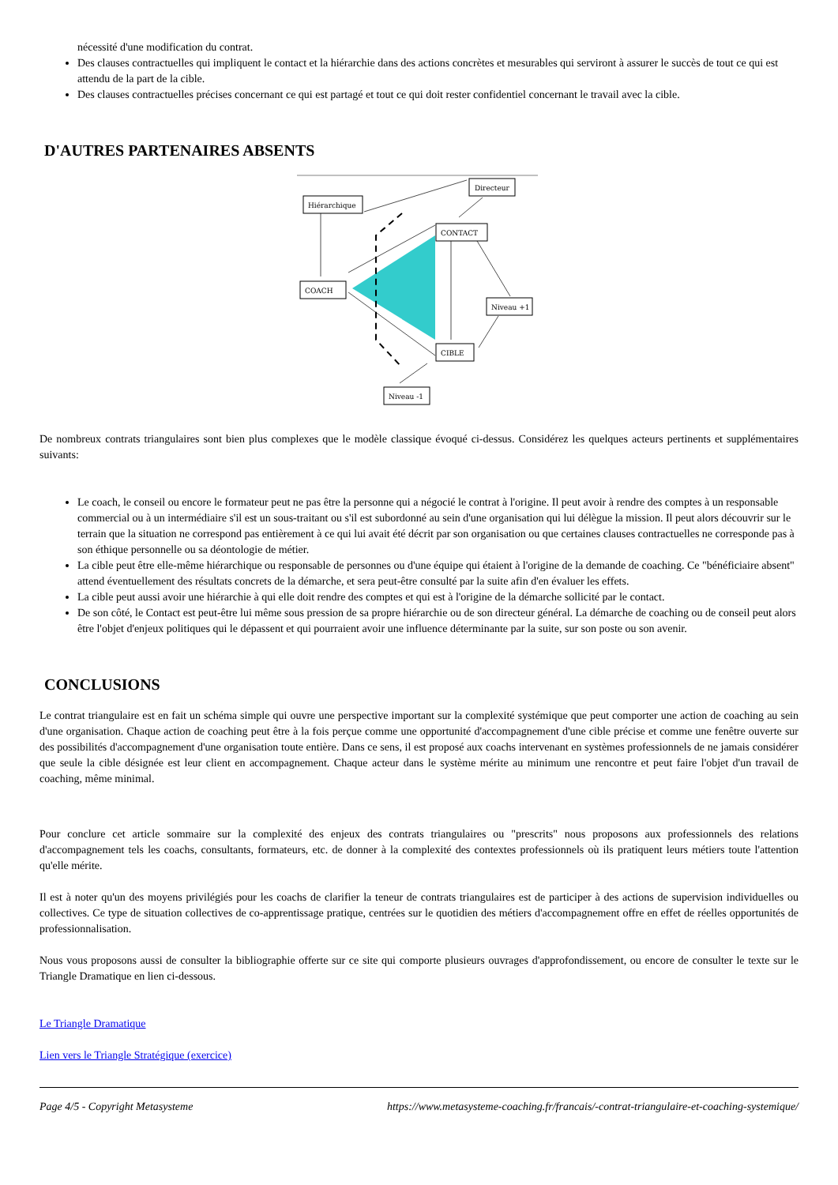nécessité d'une modification du contrat.
Des clauses contractuelles qui impliquent le contact et la hiérarchie dans des actions concrètes et mesurables qui serviront à assurer le succès de tout ce qui est attendu de la part de la cible.
Des clauses contractuelles précises concernant ce qui est partagé et tout ce qui doit rester confidentiel concernant le travail avec la cible.
D'AUTRES PARTENAIRES ABSENTS
Directeur
Hiérarchique
CONTACT
COACH
Niveau +1
CIBLE
Niveau -1
De nombreux contrats triangulaires sont bien plus complexes que le modèle classique évoqué ci-dessus. Considérez les quelques acteurs pertinents et supplémentaires suivants:
Le coach, le conseil ou encore le formateur peut ne pas être la personne qui a négocié le contrat à l'origine. Il peut avoir à rendre des comptes à un responsable commercial ou à un intermédiaire s'il est un sous-traitant ou s'il est subordonné au sein d'une organisation qui lui délègue la mission. Il peut alors découvrir sur le terrain que la situation ne correspond pas entièrement à ce qui lui avait été décrit par son organisation ou que certaines clauses contractuelles ne corresponde pas à son éthique personnelle ou sa déontologie de métier.
La cible peut être elle-même hiérarchique ou responsable de personnes ou d'une équipe qui étaient à l'origine de la demande de coaching. Ce "bénéficiaire absent" attend éventuellement des résultats concrets de la démarche, et sera peut-être consulté par la suite afin d'en évaluer les effets.
La cible peut aussi avoir une hiérarchie à qui elle doit rendre des comptes et qui est à l'origine de la démarche sollicité par le contact.
De son côté, le Contact est peut-être lui même sous pression de sa propre hiérarchie ou de son directeur général. La démarche de coaching ou de conseil peut alors être l'objet d'enjeux politiques qui le dépassent et qui pourraient avoir une influence déterminante par la suite, sur son poste ou son avenir.
CONCLUSIONS
Le contrat triangulaire est en fait un schéma simple qui ouvre une perspective important sur la complexité systémique que peut comporter une action de coaching au sein d'une organisation. Chaque action de coaching peut être à la fois perçue comme une opportunité d'accompagnement d'une cible précise et comme une fenêtre ouverte sur des possibilités d'accompagnement d'une organisation toute entière. Dans ce sens, il est proposé aux coachs intervenant en systèmes professionnels de ne jamais considérer que seule la cible désignée est leur client en accompagnement. Chaque acteur dans le système mérite au minimum une rencontre et peut faire l'objet d'un travail de coaching, même minimal.
Pour conclure cet article sommaire sur la complexité des enjeux des contrats triangulaires ou "prescrits" nous proposons aux professionnels des relations d'accompagnement tels les coachs, consultants, formateurs, etc. de donner à la complexité des contextes professionnels où ils pratiquent leurs métiers toute l'attention qu'elle mérite.
Il est à noter qu'un des moyens privilégiés pour les coachs de clarifier la teneur de contrats triangulaires est de participer à des actions de supervision individuelles ou collectives. Ce type de situation collectives de co-apprentissage pratique, centrées sur le quotidien des métiers d'accompagnement offre en effet de réelles opportunités de professionnalisation.
Nous vous proposons aussi de consulter la bibliographie offerte sur ce site qui comporte plusieurs ouvrages d'approfondissement, ou encore de consulter le texte sur le Triangle Dramatique en lien ci-dessous.
Le Triangle Dramatique
Lien vers le Triangle Stratégique (exercice)
Page 4/5 - Copyright Metasysteme https://www.metasysteme-coaching.fr/francais/-contrat-triangulaire-et-coaching-systemique/